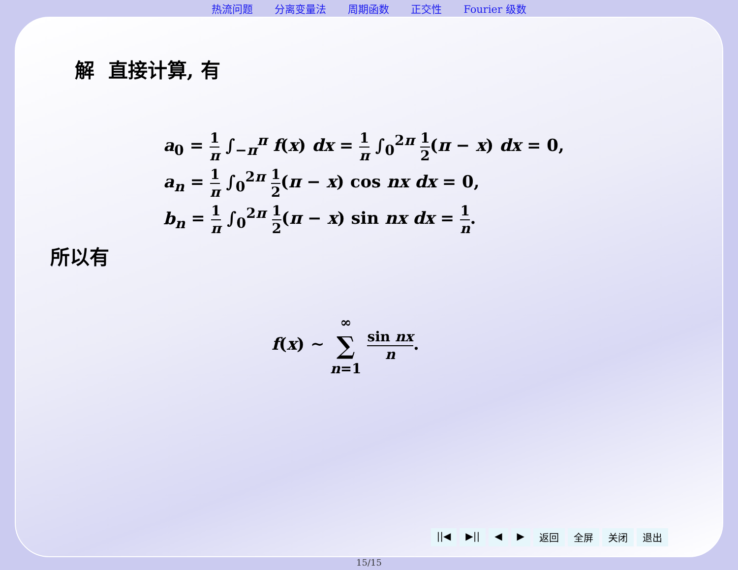热流问题 分离变量法 周期函数 正交性 Fourier 级数
解 直接计算, 有
a<sub>0</sub> = 1 π ∫<sub>−π</sub><sup>π</sup> f(x) dx = 1 π ∫<sub>0</sub><sup>2π</sup> 1 2(π − x) dx = 0,
a<sub>n</sub> = 1 π ∫<sub>0</sub><sup>2π</sup> 1 2(π − x) cos nx dx = 0,
b<sub>n</sub> = 1 π ∫<sub>0</sub><sup>2π</sup> 1 2(π − x) sin nx dx = 1 n.
所以有
f(x) ∼ ∞ ∑ n=1 sin nx n.
||◀ ▶|| ◀ ▶ 返回 全屏 关闭 退出
15/15